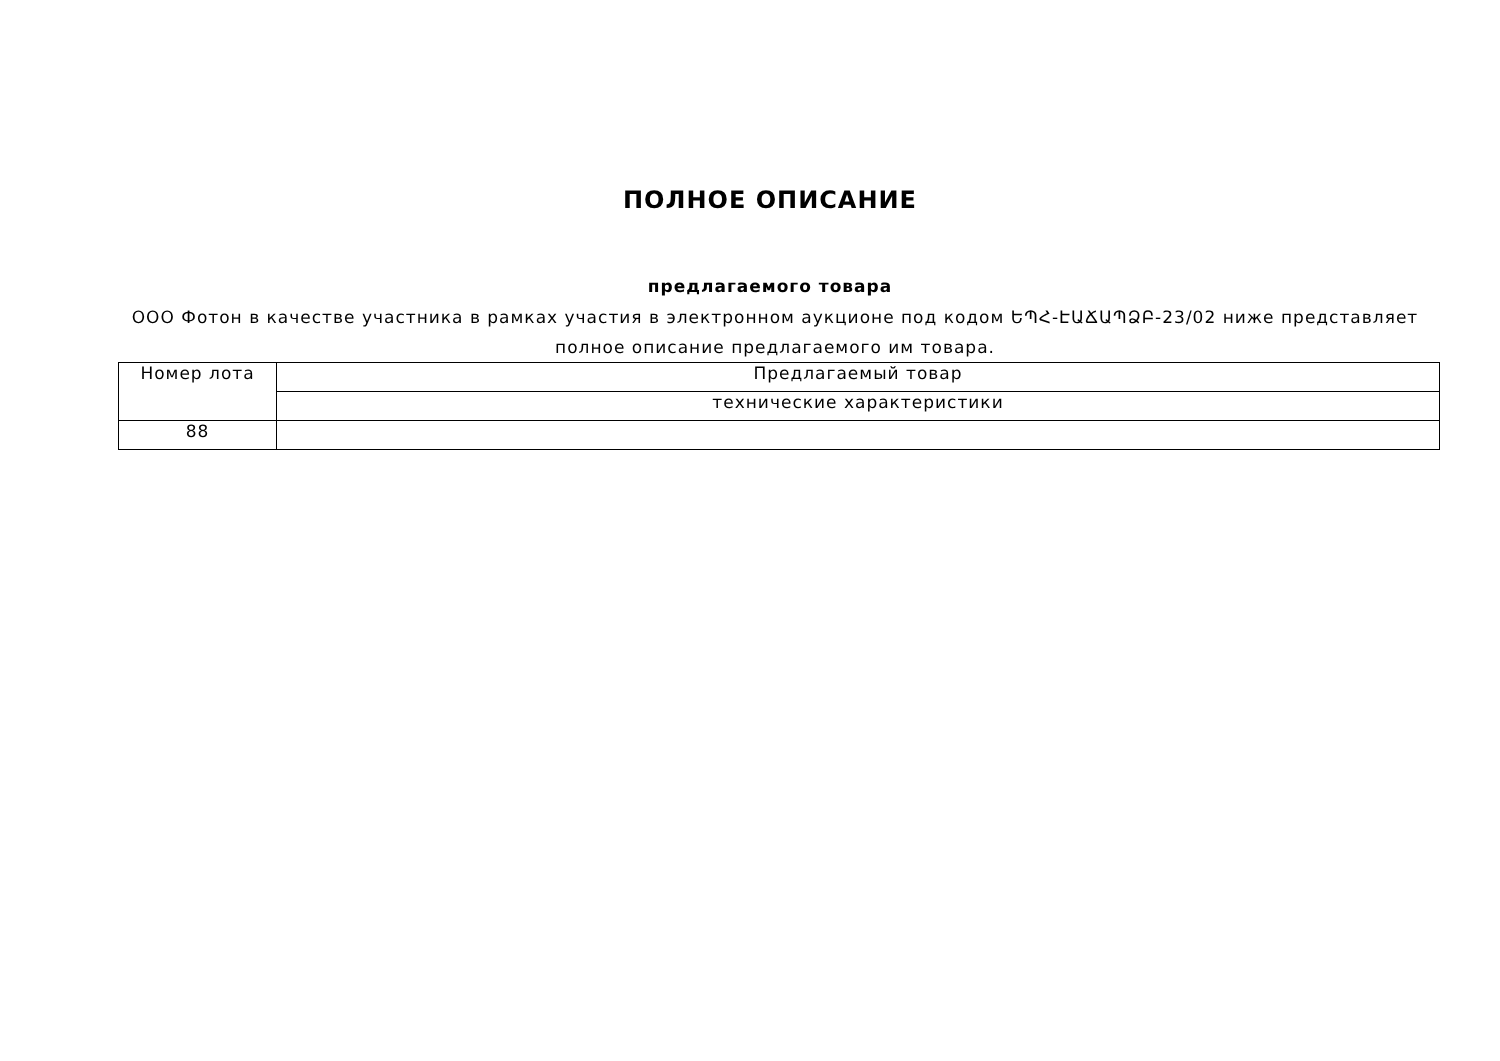ПОЛНОЕ ОПИСАНИЕ
предлагаемого товара
ООО Фотон в качестве участника в рамках участия в электронном аукционе под кодом ԵՊՀ-ԷԱՃԱՊՁԲ-23/02 ниже представляет полное описание предлагаемого им товара.
| Номер лота | Предлагаемый товар |
| | технические характеристики |
| 88 | |